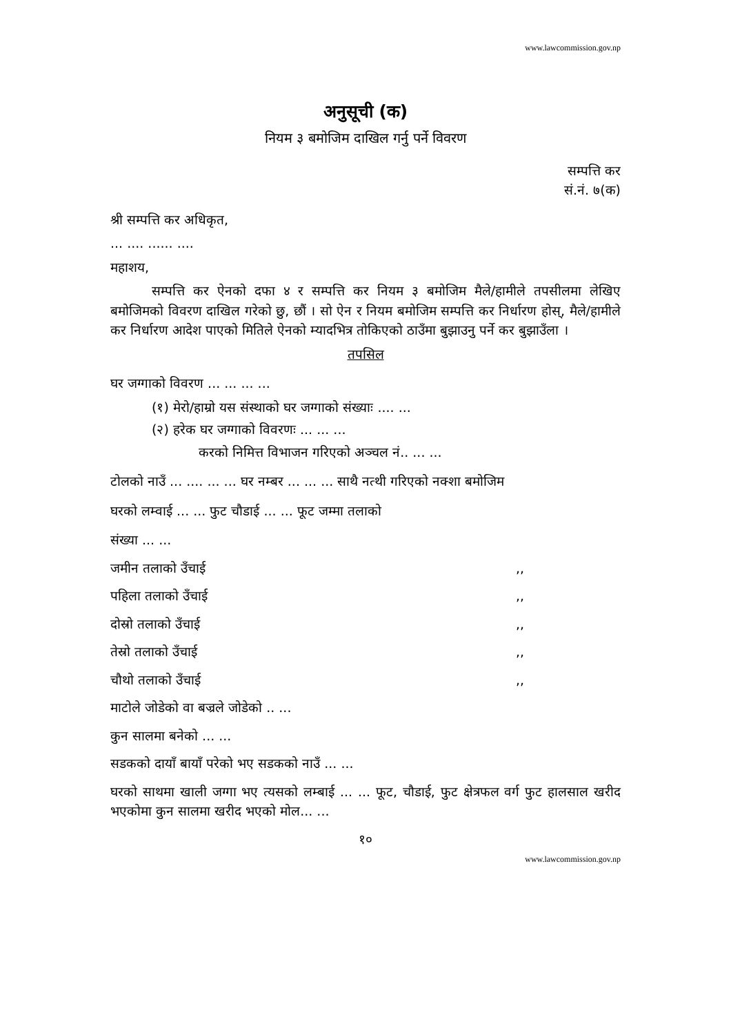www.lawcommission.gov.np
अनुसूची (क)
नियम ३ बमोजिम दाखिल गर्नु पर्ने विवरण
सम्पत्ति कर
सं.नं. ७(क)
श्री सम्पत्ति कर अधिकृत,
... .... ...... ....
महाशय,
सम्पत्ति कर ऐनको दफा ४ र सम्पत्ति कर नियम ३ बमोजिम मैले/हामीले तपसीलमा लेखिए बमोजिमको विवरण दाखिल गरेको छु, छौं । सो ऐन र नियम बमोजिम सम्पत्ति कर निर्धारण होस्, मैले/हामीले कर निर्धारण आदेश पाएको मितिले ऐनको म्यादभित्र तोकिएको ठाउँमा बुझाउनु पर्ने कर बुझाउँला ।
तपसिल
घर जग्गाको विवरण ... ... ... ...
(१) मेरो/हाम्रो यस संस्थाको घर जग्गाको संख्याः .... ...
(२) हरेक घर जग्गाको विवरणः ... ... ...
करको निमित्त विभाजन गरिएको अञ्चल नं.. ... ...
टोलको नाउँ ... .... ... ... घर नम्बर ... ... ... साथै नत्थी गरिएको नक्शा बमोजिम
घरको लम्वाई ... ... फुट चौडाई ... ... फूट जम्मा तलाको
संख्या ... ...
जमीन तलाको उँचाई,,
पहिला तलाको उँचाई,,
दोस्रो तलाको उँचाई,,
तेस्रो तलाको उँचाई,,
चौथो तलाको उँचाई,,
माटोले जोडेको वा बज्रले जोडेको .. ...
कुन सालमा बनेको ... ...
सडकको दायाँ बायाँ परेको भए सडकको नाउँ ... ...
घरको साथमा खाली जग्गा भए त्यसको लम्बाई ... ... फूट, चौडाई, फुट क्षेत्रफल वर्ग फुट हालसाल खरीद भएकोमा कुन सालमा खरीद भएको मोल... ...
१०
www.lawcommission.gov.np